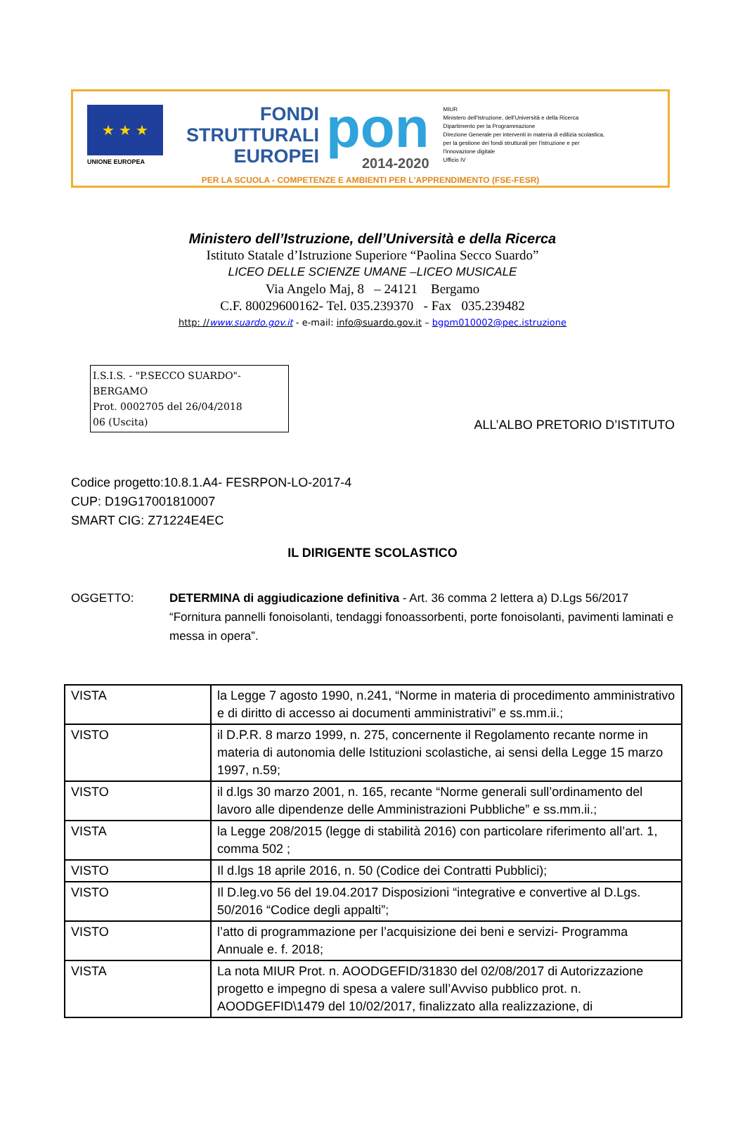★ ★ ★
UNIONE EUROPEA
FONDI
STRUTTURALI
EUROPEI
pon
2014-2020
MIUR
Ministero dell'Istruzione, dell'Università e della Ricerca
Dipartimento per la Programmazione
Direzione Generale per interventi in materia di edilizia scolastica, per la gestione dei fondi strutturali per l'istruzione e per l'innovazione digitale
Ufficio IV
PER LA SCUOLA - COMPETENZE E AMBIENTI PER L'APPRENDIMENTO (FSE-FESR)
Ministero dell’Istruzione, dell’Università e della Ricerca
Istituto Statale d’Istruzione Superiore “Paolina Secco Suardo”
LICEO DELLE SCIENZE UMANE –LICEO MUSICALE
Via Angelo Maj, 8 – 24121 Bergamo
C.F. 80029600162- Tel. 035.239370 - Fax 035.239482
http: //www.suardo.gov.it - e-mail: info@suardo.gov.it – bgpm010002@pec.istruzione
I.S.I.S. - "P.SECCO SUARDO"-BERGAMO
Prot. 0002705 del 26/04/2018
06 (Uscita)
ALL’ALBO PRETORIO D’ISTITUTO
Codice progetto:10.8.1.A4- FESRPON-LO-2017-4
CUP: D19G17001810007
SMART CIG: Z71224E4EC
IL DIRIGENTE SCOLASTICO
OGGETTO: DETERMINA di aggiudicazione definitiva - Art. 36 comma 2 lettera a) D.Lgs 56/2017 “Fornitura pannelli fonoisolanti, tendaggi fonoassorbenti, porte fonoisolanti, pavimenti laminati e messa in opera”.
| VISTA | la Legge 7 agosto 1990, n.241, “Norme in materia di procedimento amministrativo e di diritto di accesso ai documenti amministrativi” e ss.mm.ii.; |
| VISTO | il D.P.R. 8 marzo 1999, n. 275, concernente il Regolamento recante norme in materia di autonomia delle Istituzioni scolastiche, ai sensi della Legge 15 marzo 1997, n.59; |
| VISTO | il d.lgs 30 marzo 2001, n. 165, recante “Norme generali sull’ordinamento del lavoro alle dipendenze delle Amministrazioni Pubbliche” e ss.mm.ii.; |
| VISTA | la Legge 208/2015 (legge di stabilità 2016) con particolare riferimento all’art. 1, comma 502 ; |
| VISTO | Il d.lgs 18 aprile 2016, n. 50 (Codice dei Contratti Pubblici); |
| VISTO | Il D.leg.vo 56 del 19.04.2017 Disposizioni “integrative e convertive al D.Lgs. 50/2016 “Codice degli appalti”; |
| VISTO | l’atto di programmazione per l’acquisizione dei beni e servizi- Programma Annuale e. f. 2018; |
| VISTA | La nota MIUR Prot. n. AOODGEFID/31830 del 02/08/2017 di Autorizzazione progetto e impegno di spesa a valere sull’Avviso pubblico prot. n. AOODGEFID\1479 del 10/02/2017, finalizzato alla realizzazione, di |